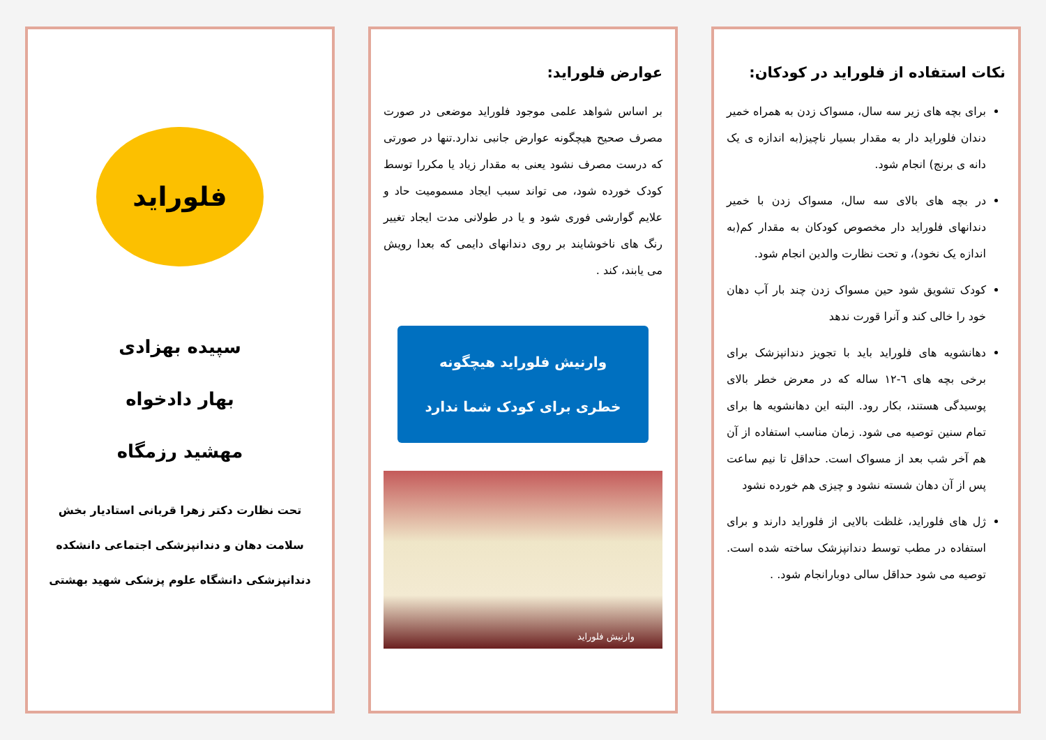نکات استفاده از فلوراید در کودکان:
برای بچه های زیر سه سال، مسواک زدن به همراه خمیر دندان فلوراید دار به مقدار بسیار ناچیز(به اندازه ی یک دانه ی برنج) انجام شود.
در بچه های بالای سه سال، مسواک زدن با خمیر دندانهای فلوراید دار مخصوص کودکان به مقدار کم(به اندازه یک نخود)، و تحت نظارت والدین انجام شود.
کودک تشویق شود حین مسواک زدن چند بار آب دهان خود را خالی کند و آنرا قورت ندهد
دهانشویه های فلوراید باید با تجویز دندانپزشک برای برخی بچه های ٦-١٢ ساله که در معرض خطر بالای پوسیدگی هستند، بکار رود. البته این دهانشویه ها برای تمام سنین توصیه می شود. زمان مناسب استفاده از آن هم آخر شب بعد از مسواک است. حداقل تا نیم ساعت پس از آن دهان شسته نشود و چیزی هم خورده نشود
ژل های فلوراید، غلظت بالایی از فلوراید دارند و برای استفاده در مطب توسط دندانپزشک ساخته شده است. توصیه می شود حداقل سالی دوبارانجام شود. .
عوارض فلوراید:
بر اساس شواهد علمی موجود فلوراید موضعی در صورت مصرف صحیح هیچگونه عوارض جانبی ندارد.تنها در صورتی که درست مصرف نشود یعنی به مقدار زیاد یا مکررا توسط کودک خورده شود، می تواند سبب ایجاد مسمومیت حاد و علایم گوارشی فوری شود و یا در طولانی مدت ایجاد تغییر رنگ های ناخوشایند بر روی دندانهای دایمی که بعدا رویش می یابند، کند .
وارنیش فلوراید هیچگونه
خطری برای کودک شما ندارد
وارنیش فلوراید
فلوراید
سپیده بهزادی
بهار دادخواه
مهشید رزمگاه
تحت نظارت دکتر زهرا قربانی استادیار بخش سلامت دهان و دندانپزشکی اجتماعی دانشکده دندانپزشکی دانشگاه علوم پزشکی شهید بهشتی